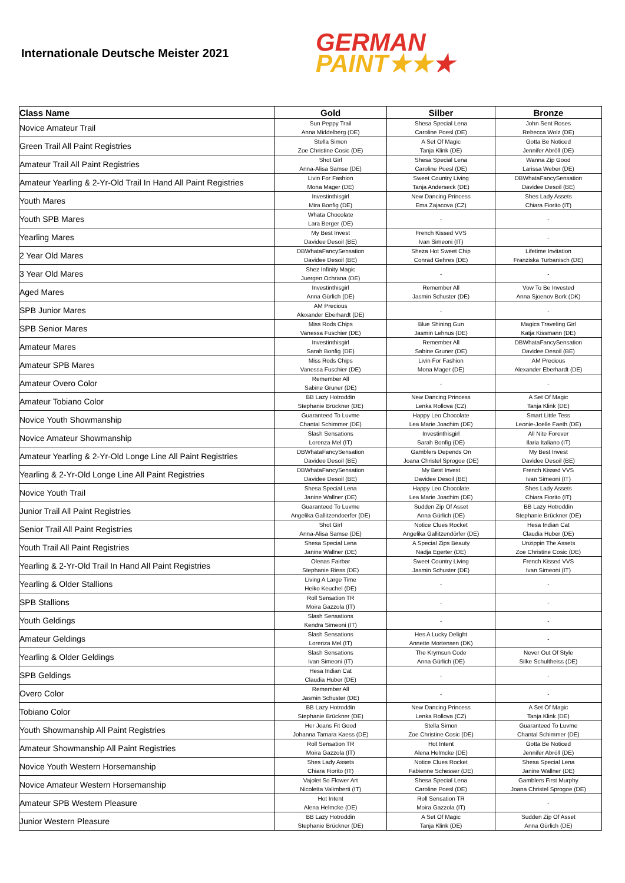Internationale Deutsche Meister 2021
GERMAN
PAINT★★★
| Class Name | Gold | Silber | Bronze |
| --- | --- | --- | --- |
| Novice Amateur Trail | Sun Peppy Trail Anna Middelberg (DE) | Shesa Special Lena Caroline Poesl (DE) | John Sent Roses Rebecca Wolz (DE) |
| Green Trail All Paint Registries | Stella Simon Zoe Christine Cosic (DE) | A Set Of Magic Tanja Klink (DE) | Gotta Be Noticed Jennifer Abröll (DE) |
| Amateur Trail All Paint Registries | Shot Girl Anna-Alisa Samse (DE) | Shesa Special Lena Caroline Poesl (DE) | Wanna Zip Good Larissa Weber (DE) |
| Amateur Yearling & 2-Yr-Old Trail In Hand All Paint Registries | Livin For Fashion Mona Mager (DE) | Sweet Country Living Tanja Anderseck (DE) | DBWhataFancySensation Davidee Desoil (BE) |
| Youth Mares | Investinthisgirl Mira Bonfig (DE) | New Dancing Princess Ema Zajacova (CZ) | Shes Lady Assets Chiara Fiorito (IT) |
| Youth SPB Mares | Whata Chocolate Lara Berger (DE) | - | - |
| Yearling Mares | My Best Invest Davidee Desoil (BE) | French Kissed VVS Ivan Simeoni (IT) | - |
| 2 Year Old Mares | DBWhataFancySensation Davidee Desoil (BE) | Sheza Hot Sweet Chip Conrad Gehres (DE) | Lifetime Invitation Franziska Turbanisch (DE) |
| 3 Year Old Mares | Shez Infinity Magic Juergen Ochrana (DE) | - | - |
| Aged Mares | Investinthisgirl Anna Gürlich (DE) | Remember All Jasmin Schuster (DE) | Vow To Be Invested Anna Sjoenov Bork (DK) |
| SPB Junior Mares | AM Precious Alexander Eberhardt (DE) | - | - |
| SPB Senior Mares | Miss Rods Chips Vanessa Fuschier (DE) | Blue Shining Gun Jasmin Lehnus (DE) | Magics Traveling Girl Katja Kissmann (DE) |
| Amateur Mares | Investinthisgirl Sarah Bonfig (DE) | Remember All Sabine Gruner (DE) | DBWhataFancySensation Davidee Desoil (BE) |
| Amateur SPB Mares | Miss Rods Chips Vanessa Fuschier (DE) | Livin For Fashion Mona Mager (DE) | AM Precious Alexander Eberhardt (DE) |
| Amateur Overo Color | Remember All Sabine Gruner (DE) | - | - |
| Amateur Tobiano Color | BB Lazy Hotroddin Stephanie Brückner (DE) | New Dancing Princess Lenka Rollova (CZ) | A Set Of Magic Tanja Klink (DE) |
| Novice Youth Showmanship | Guaranteed To Luvme Chantal Schimmer (DE) | Happy Leo Chocolate Lea Marie Joachim (DE) | Smart Little Tess Leonie-Joelle Faeth (DE) |
| Novice Amateur Showmanship | Slash Sensations Lorenza Mel (IT) | Investinthisgirl Sarah Bonfig (DE) | All Nite Forever Ilaria Italiano (IT) |
| Amateur Yearling & 2-Yr-Old Longe Line All Paint Registries | DBWhataFancySensation Davidee Desoil (BE) | Gamblers Depends On Joana Christel Sprogoe (DE) | My Best Invest Davidee Desoil (BE) |
| Yearling & 2-Yr-Old Longe Line All Paint Registries | DBWhataFancySensation Davidee Desoil (BE) | My Best Invest Davidee Desoil (BE) | French Kissed VVS Ivan Simeoni (IT) |
| Novice Youth Trail | Shesa Special Lena Janine Wallner (DE) | Happy Leo Chocolate Lea Marie Joachim (DE) | Shes Lady Assets Chiara Fiorito (IT) |
| Junior Trail All Paint Registries | Guaranteed To Luvme Angelika Gallitzendoerfer (DE) | Sudden Zip Of Asset Anna Gürlich (DE) | BB Lazy Hotroddin Stephanie Brückner (DE) |
| Senior Trail All Paint Registries | Shot Girl Anna-Alisa Samse (DE) | Notice Clues Rocket Angelika Gallitzendörfer (DE) | Hesa Indian Cat Claudia Huber (DE) |
| Youth Trail All Paint Registries | Shesa Special Lena Janine Wallner (DE) | A Special Zips Beauty Nadja Egerter (DE) | Unzippin The Assets Zoe Christine Cosic (DE) |
| Yearling & 2-Yr-Old Trail In Hand All Paint Registries | Olenas Fairbar Stephanie Riess (DE) | Sweet Country Living Jasmin Schuster (DE) | French Kissed VVS Ivan Simeoni (IT) |
| Yearling & Older Stallions | Living A Large Time Heiko Keuchel (DE) | - | - |
| SPB Stallions | Roll Sensation TR Moira Gazzola (IT) | - | - |
| Youth Geldings | Slash Sensations Kendra Simeoni (IT) | - | - |
| Amateur Geldings | Slash Sensations Lorenza Mel (IT) | Hes A Lucky Delight Annette Mortensen (DK) | - |
| Yearling & Older Geldings | Slash Sensations Ivan Simeoni (IT) | The Krymsun Code Anna Gürlich (DE) | Never Out Of Style Silke Schultheiss (DE) |
| SPB Geldings | Hesa Indian Cat Claudia Huber (DE) | - | - |
| Overo Color | Remember All Jasmin Schuster (DE) | - | - |
| Tobiano Color | BB Lazy Hotroddin Stephanie Brückner (DE) | New Dancing Princess Lenka Rollova (CZ) | A Set Of Magic Tanja Klink (DE) |
| Youth Showmanship All Paint Registries | Her Jeans Fit Good Johanna Tamara Kaess (DE) | Stella Simon Zoe Christine Cosic (DE) | Guaranteed To Luvme Chantal Schimmer (DE) |
| Amateur Showmanship All Paint Registries | Roll Sensation TR Moira Gazzola (IT) | Hot Intent Alena Helmcke (DE) | Gotta Be Noticed Jennifer Abröll (DE) |
| Novice Youth Western Horsemanship | Shes Lady Assets Chiara Fiorito (IT) | Notice Clues Rocket Fabienne Schesser (DE) | Shesa Special Lena Janine Wallner (DE) |
| Novice Amateur Western Horsemanship | Vajolet So Flower Art Nicoletta Valimberti (IT) | Shesa Special Lena Caroline Poesl (DE) | Gamblers First Murphy Joana Christel Sprogoe (DE) |
| Amateur SPB Western Pleasure | Hot Intent Alena Helmcke (DE) | Roll Sensation TR Moira Gazzola (IT) | - |
| Junior Western Pleasure | BB Lazy Hotroddin Stephanie Brückner (DE) | A Set Of Magic Tanja Klink (DE) | Sudden Zip Of Asset Anna Gürlich (DE) |